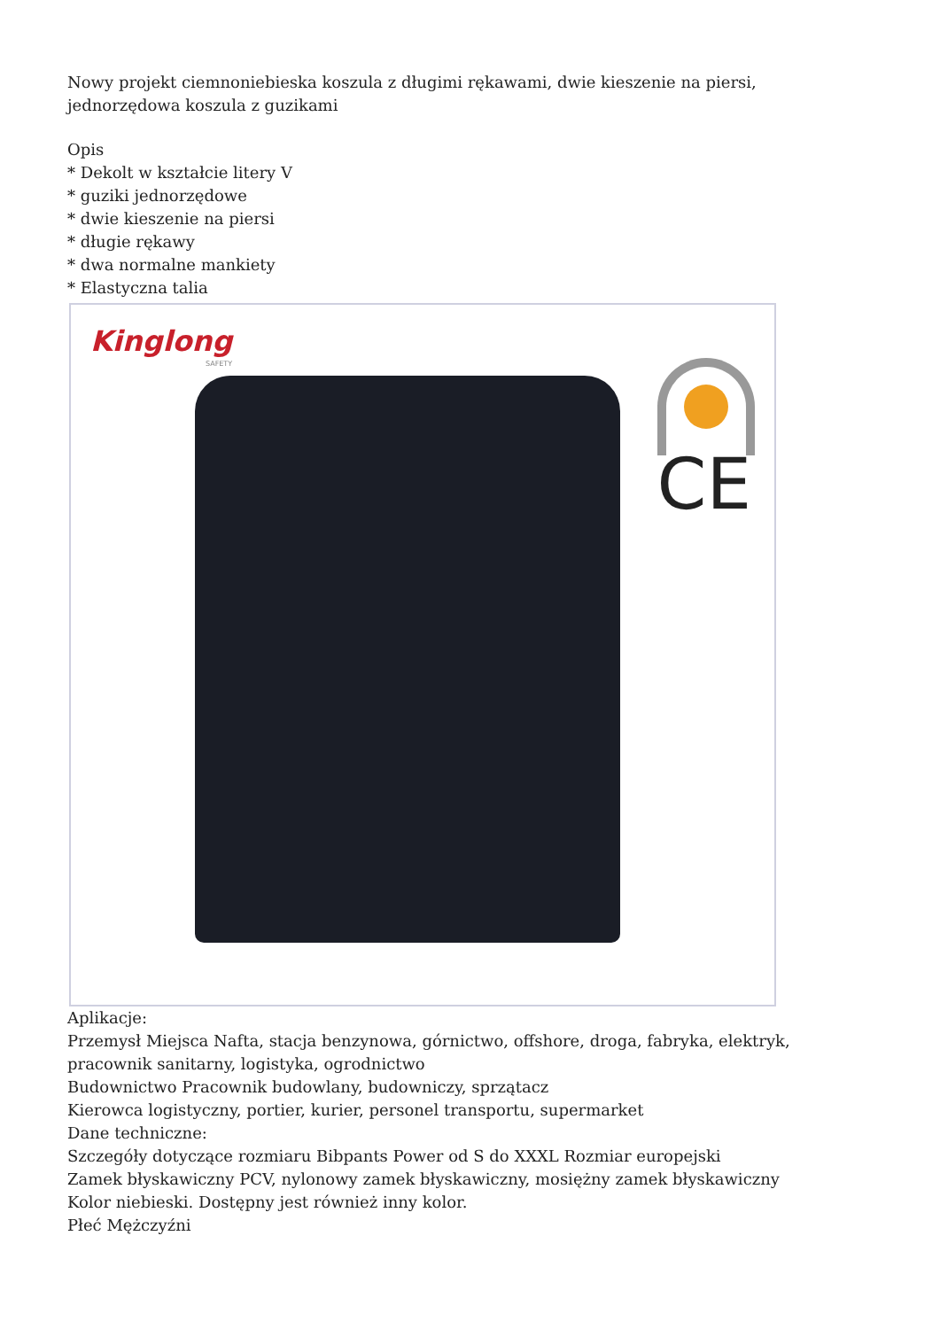Nowy projekt ciemnoniebieska koszula z długimi rękawami, dwie kieszenie na piersi, jednorzędowa koszula z guzikami
Opis
* Dekolt w kształcie litery V
* guziki jednorzędowe
* dwie kieszenie na piersi
* długie rękawy
* dwa normalne mankiety
* Elastyczna talia
Kinglong
SAFETY
CE
Aplikacje:
Przemysł Miejsca Nafta, stacja benzynowa, górnictwo, offshore, droga, fabryka, elektryk, pracownik sanitarny, logistyka, ogrodnictwo
Budownictwo Pracownik budowlany, budowniczy, sprzątacz
Kierowca logistyczny, portier, kurier, personel transportu, supermarket
Dane techniczne:
Szczegóły dotyczące rozmiaru Bibpants Power od S do XXXL Rozmiar europejski
Zamek błyskawiczny PCV, nylonowy zamek błyskawiczny, mosiężny zamek błyskawiczny
Kolor niebieski. Dostępny jest również inny kolor.
Płeć Mężczyźni